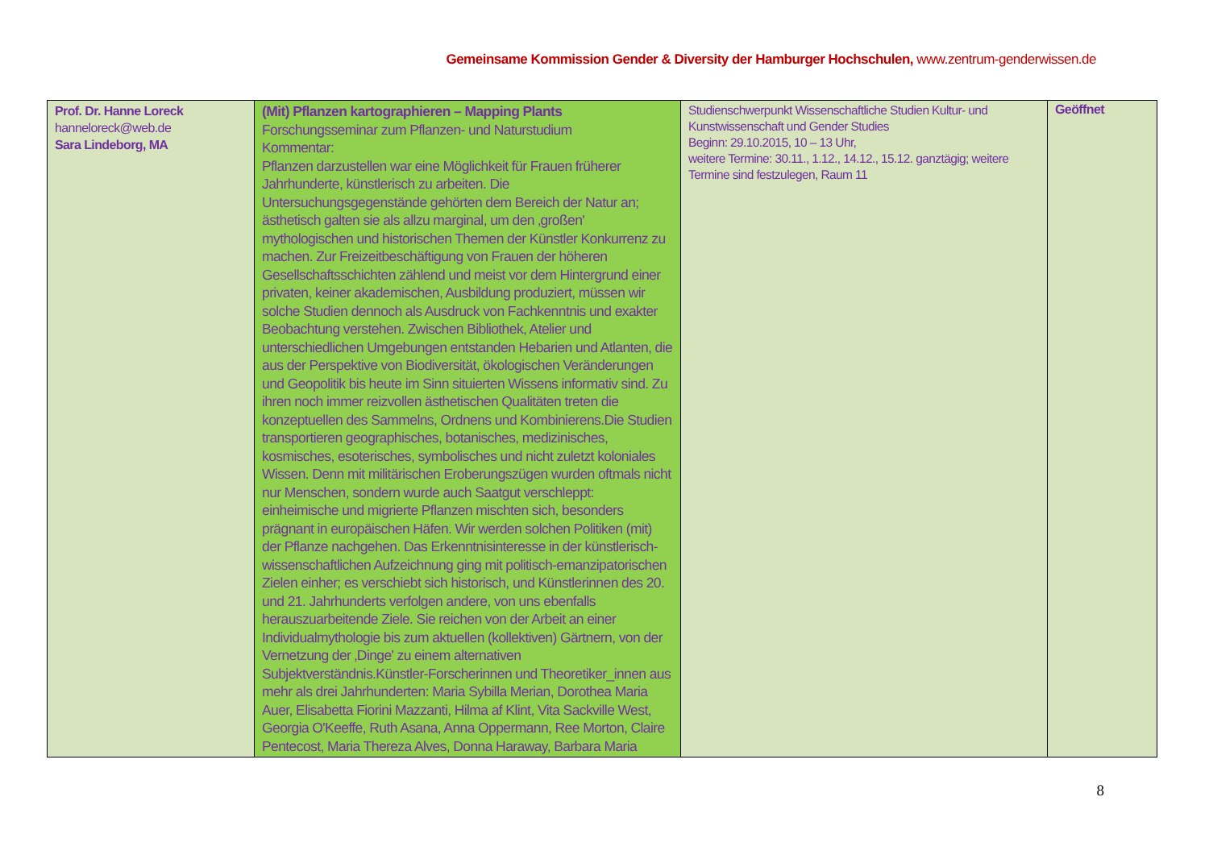Gemeinsame Kommission Gender & Diversity der Hamburger Hochschulen, www.zentrum-genderwissen.de
| Prof. Dr. Hanne Loreck hanneloreck@web.de Sara Lindeborg, MA | (Mit) Pflanzen kartographieren – Mapping Plants Forschungsseminar zum Pflanzen- und Naturstudium Kommentar: Pflanzen darzustellen war eine Möglichkeit für Frauen früherer Jahrhunderte, künstlerisch zu arbeiten. Die Untersuchungsgegenstände gehörten dem Bereich der Natur an; ästhetisch galten sie als allzu marginal, um den ‚großen' mythologischen und historischen Themen der Künstler Konkurrenz zu machen. Zur Freizeitbeschäftigung von Frauen der höheren Gesellschaftsschichten zählend und meist vor dem Hintergrund einer privaten, keiner akademischen, Ausbildung produziert, müssen wir solche Studien dennoch als Ausdruck von Fachkenntnis und exakter Beobachtung verstehen. Zwischen Bibliothek, Atelier und unterschiedlichen Umgebungen entstanden Hebarien und Atlanten, die aus der Perspektive von Biodiversität, ökologischen Veränderungen und Geopolitik bis heute im Sinn situierten Wissens informativ sind. Zu ihren noch immer reizvollen ästhetischen Qualitäten treten die konzeptuellen des Sammelns, Ordnens und Kombinierens.Die Studien transportieren geographisches, botanisches, medizinisches, kosmisches, esoterisches, symbolisches und nicht zuletzt koloniales Wissen. Denn mit militärischen Eroberungszügen wurden oftmals nicht nur Menschen, sondern wurde auch Saatgut verschleppt: einheimische und migrierte Pflanzen mischten sich, besonders prägnant in europäischen Häfen. Wir werden solchen Politiken (mit) der Pflanze nachgehen. Das Erkenntnisinteresse in der künstlerisch-wissenschaftlichen Aufzeichnung ging mit politisch-emanzipatorischen Zielen einher; es verschiebt sich historisch, und Künstlerinnen des 20. und 21. Jahrhunderts verfolgen andere, von uns ebenfalls herauszuarbeitende Ziele. Sie reichen von der Arbeit an einer Individualmythologie bis zum aktuellen (kollektiven) Gärtnern, von der Vernetzung der ‚Dinge' zu einem alternativen Subjektverständnis.Künstler-Forscherinnen und Theoretiker_innen aus mehr als drei Jahrhunderten: Maria Sybilla Merian, Dorothea Maria Auer, Elisabetta Fiorini Mazzanti, Hilma af Klint, Vita Sackville West, Georgia O'Keeffe, Ruth Asana, Anna Oppermann, Ree Morton, Claire Pentecost, Maria Thereza Alves, Donna Haraway, Barbara Maria | Studienschwerpunkt Wissenschaftliche Studien Kultur- und Kunstwissenschaft und Gender Studies Beginn: 29.10.2015, 10 – 13 Uhr, weitere Termine: 30.11., 1.12., 14.12., 15.12. ganztägig; weitere Termine sind festzulegen, Raum 11 | Geöffnet |
8